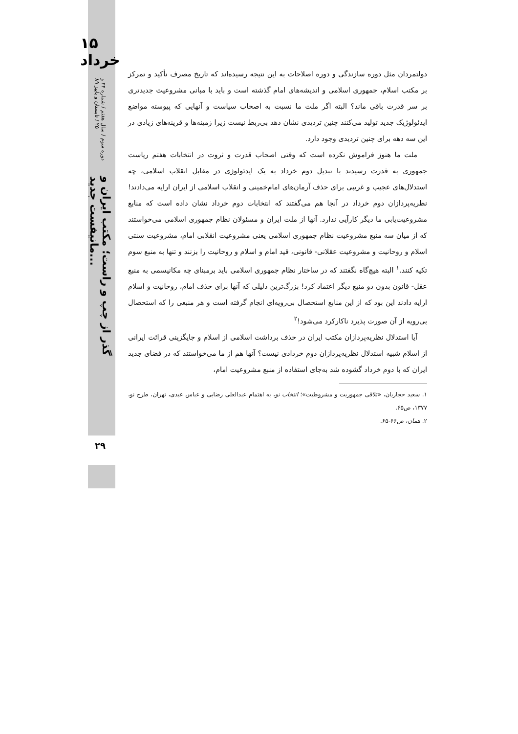۱۵
خرداد
دوره سوم / سال هفتم / شماره ۲۴ و ۲۵ / تابستان و پاییز ۸۹
گذر از چپ و راست؛ مکتب ایران و مانیفست جدید...
۲۹
دولتمردان مثل دوره سازندگی و دوره اصلاحات به این نتیجه رسیده‌اند که تاریخ مصرف تأکید و تمرکز بر مکتب اسلام، جمهوری اسلامی و اندیشه‌های امام گذشته است و باید با مبانی مشروعیت جدیدتری بر سر قدرت باقی ماند؟ البته اگر ملت ما نسبت به اصحاب سیاست و آنهایی که پیوسته مواضع ایدئولوژیک جدید تولید می‌کنند چنین تردیدی نشان دهد بی‌ربط نیست زیرا زمینه‌ها و قرینه‌های زیادی در این سه دهه برای چنین تردیدی وجود دارد.
ملت ما هنوز فراموش نکرده است که وقتی اصحاب قدرت و ثروت در انتخابات هفتم ریاست جمهوری به قدرت رسیدند با تبدیل دوم خرداد به یک ایدئولوژی در مقابل انقلاب اسلامی، چه استدلال‌های عجیب و غریبی برای حذف آرمان‌های امام‌خمینی و انقلاب اسلامی از ایران ارایه می‌دادند! نظریه‌پردازان دوم خرداد در آنجا هم می‌گفتند که انتخابات دوم خرداد نشان داده است که منابع مشروعیت‌یابی ما دیگر کارآیی ندارد. آنها از ملت ایران و مسئولان نظام جمهوری اسلامی می‌خواستند که از میان سه منبع مشروعیت نظام جمهوری اسلامی یعنی مشروعیت انقلابی امام، مشروعیت سنتی اسلام و روحانیت و مشروعیت عقلانی- قانونی، قید امام و اسلام و روحانیت را بزنند و تنها به منبع سوم تکیه کنند.<sup>۱</sup> البته هیچ‌گاه نگفتند که در ساختار نظام جمهوری اسلامی باید برمبنای چه مکانیسمی به منبع عقل- قانون بدون دو منبع دیگر اعتماد کرد! بزرگ‌ترین دلیلی که آنها برای حذف امام، روحانیت و اسلام ارایه دادند این بود که از این منابع استحصال بی‌رویه‌ای انجام گرفته است و هر منبعی را که استحصال بی‌رویه از آن صورت پذیرد ناکارکرد می‌شود!<sup>۲</sup>
آیا استدلال نظریه‌پردازان مکتب ایران در حذف برداشت اسلامی از اسلام و جایگزینی قرائت ایرانی از اسلام شبیه استدلال نظریه‌پردازان دوم خردادی نیست؟ آنها هم از ما می‌خواستند که در فضای جدید ایران که با دوم خرداد گشوده شد به‌جای استفاده از منبع مشروعیت امام،
۱. سعید حجاریان، «تلاقی جمهوریت و مشروطیت»؛ انتخاب نو، به اهتمام عبدالعلی رضایی و عباس عبدی، تهران، طرح نو، ۱۳۷۷، ص۶۵.
۲. همان، ص۶۶-۶۵.